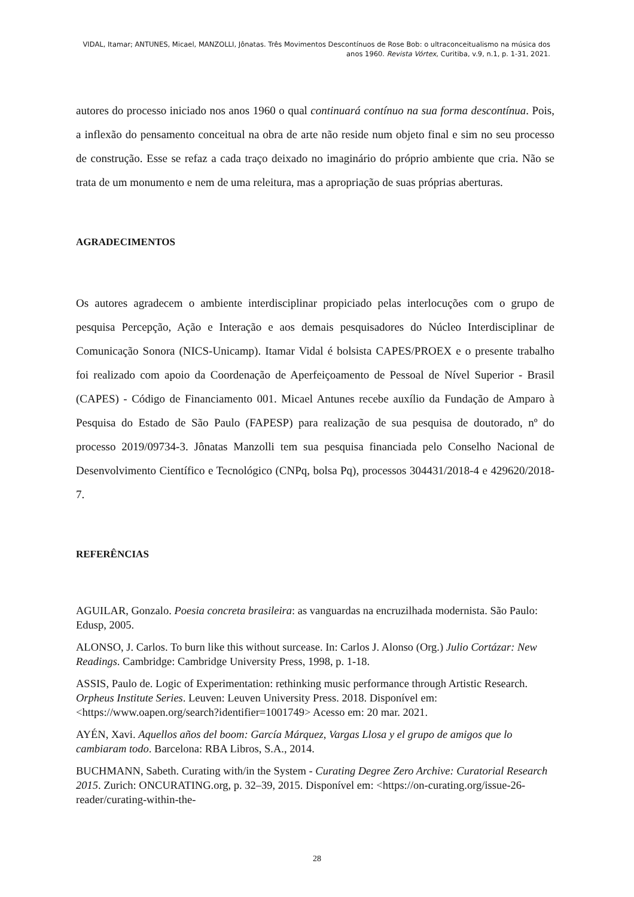VIDAL, Itamar; ANTUNES, Micael, MANZOLLI, Jônatas. Três Movimentos Descontínuos de Rose Bob: o ultraconceitualismo na música dos anos 1960. Revista Vórtex, Curitiba, v.9, n.1, p. 1-31, 2021.
autores do processo iniciado nos anos 1960 o qual continuará contínuo na sua forma descontínua. Pois, a inflexão do pensamento conceitual na obra de arte não reside num objeto final e sim no seu processo de construção. Esse se refaz a cada traço deixado no imaginário do próprio ambiente que cria. Não se trata de um monumento e nem de uma releitura, mas a apropriação de suas próprias aberturas.
AGRADECIMENTOS
Os autores agradecem o ambiente interdisciplinar propiciado pelas interlocuções com o grupo de pesquisa Percepção, Ação e Interação e aos demais pesquisadores do Núcleo Interdisciplinar de Comunicação Sonora (NICS-Unicamp). Itamar Vidal é bolsista CAPES/PROEX e o presente trabalho foi realizado com apoio da Coordenação de Aperfeiçoamento de Pessoal de Nível Superior - Brasil (CAPES) - Código de Financiamento 001. Micael Antunes recebe auxílio da Fundação de Amparo à Pesquisa do Estado de São Paulo (FAPESP) para realização de sua pesquisa de doutorado, nº do processo 2019/09734-3. Jônatas Manzolli tem sua pesquisa financiada pelo Conselho Nacional de Desenvolvimento Científico e Tecnológico (CNPq, bolsa Pq), processos 304431/2018-4 e 429620/2018-7.
REFERÊNCIAS
AGUILAR, Gonzalo. Poesia concreta brasileira: as vanguardas na encruzilhada modernista. São Paulo: Edusp, 2005.
ALONSO, J. Carlos. To burn like this without surcease. In: Carlos J. Alonso (Org.) Julio Cortázar: New Readings. Cambridge: Cambridge University Press, 1998, p. 1-18.
ASSIS, Paulo de. Logic of Experimentation: rethinking music performance through Artistic Research. Orpheus Institute Series. Leuven: Leuven University Press. 2018. Disponível em: <https://www.oapen.org/search?identifier=1001749> Acesso em: 20 mar. 2021.
AYÉN, Xavi. Aquellos años del boom: García Márquez, Vargas Llosa y el grupo de amigos que lo cambiaram todo. Barcelona: RBA Libros, S.A., 2014.
BUCHMANN, Sabeth. Curating with/in the System - Curating Degree Zero Archive: Curatorial Research 2015. Zurich: ONCURATING.org, p. 32–39, 2015. Disponível em: <https://on-curating.org/issue-26-reader/curating-within-the-
28